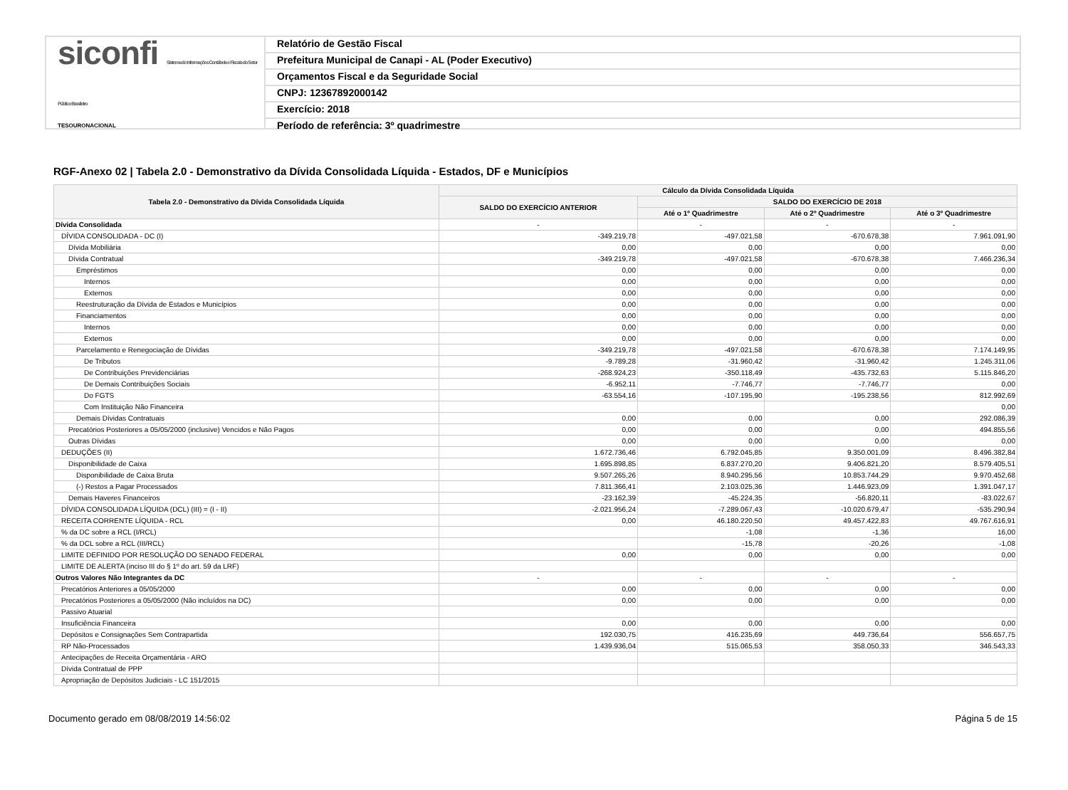siconfi Sistema de Informações Contábeis e Fiscais do Setor Público Brasileiro
TESOURONACIONAL
Relatório de Gestão Fiscal
Prefeitura Municipal de Canapi - AL (Poder Executivo)
Orçamentos Fiscal e da Seguridade Social
CNPJ: 12367892000142
Exercício: 2018
Período de referência: 3º quadrimestre
RGF-Anexo 02 | Tabela 2.0 - Demonstrativo da Dívida Consolidada Líquida - Estados, DF e Municípios
| Tabela 2.0 - Demonstrativo da Dívida Consolidada Líquida | Cálculo da Dívida Consolidada Líquida | | | |
| --- | --- | --- | --- | --- |
| | SALDO DO EXERCÍCIO ANTERIOR | SALDO DO EXERCÍCIO DE 2018 | | |
| | | Até o 1º Quadrimestre | Até o 2º Quadrimestre | Até o 3º Quadrimestre |
| Dívida Consolidada | - | - | - | - |
| DÍVIDA CONSOLIDADA - DC (I) | -349.219,78 | -497.021,58 | -670.678,38 | 7.961.091,90 |
| Dívida Mobiliária | 0,00 | 0,00 | 0,00 | 0,00 |
| Dívida Contratual | -349.219,78 | -497.021,58 | -670.678,38 | 7.466.236,34 |
| Empréstimos | 0,00 | 0,00 | 0,00 | 0,00 |
| Internos | 0,00 | 0,00 | 0,00 | 0,00 |
| Externos | 0,00 | 0,00 | 0,00 | 0,00 |
| Reestruturação da Dívida de Estados e Municípios | 0,00 | 0,00 | 0,00 | 0,00 |
| Financiamentos | 0,00 | 0,00 | 0,00 | 0,00 |
| Internos | 0,00 | 0,00 | 0,00 | 0,00 |
| Externos | 0,00 | 0,00 | 0,00 | 0,00 |
| Parcelamento e Renegociação de Dívidas | -349.219,78 | -497.021,58 | -670.678,38 | 7.174.149,95 |
| De Tributos | -9.789,28 | -31.960,42 | -31.960,42 | 1.245.311,06 |
| De Contribuições Previdenciárias | -268.924,23 | -350.118,49 | -435.732,63 | 5.115.846,20 |
| De Demais Contribuições Sociais | -6.952,11 | -7.746,77 | -7.746,77 | 0,00 |
| Do FGTS | -63.554,16 | -107.195,90 | -195.238,56 | 812.992,69 |
| Com Instituição Não Financeira | | | | 0,00 |
| Demais Dívidas Contratuais | 0,00 | 0,00 | 0,00 | 292.086,39 |
| Precatórios Posteriores a 05/05/2000 (inclusive) Vencidos e Não Pagos | 0,00 | 0,00 | 0,00 | 494.855,56 |
| Outras Dívidas | 0,00 | 0,00 | 0,00 | 0,00 |
| DEDUÇÕES (II) | 1.672.736,46 | 6.792.045,85 | 9.350.001,09 | 8.496.382,84 |
| Disponibilidade de Caixa | 1.695.898,85 | 6.837.270,20 | 9.406.821,20 | 8.579.405,51 |
| Disponibilidade de Caixa Bruta | 9.507.265,26 | 8.940.295,56 | 10.853.744,29 | 9.970.452,68 |
| (-) Restos a Pagar Processados | 7.811.366,41 | 2.103.025,36 | 1.446.923,09 | 1.391.047,17 |
| Demais Haveres Financeiros | -23.162,39 | -45.224,35 | -56.820,11 | -83.022,67 |
| DÍVIDA CONSOLIDADA LÍQUIDA (DCL) (III) = (I - II) | -2.021.956,24 | -7.289.067,43 | -10.020.679,47 | -535.290,94 |
| RECEITA CORRENTE LÍQUIDA - RCL | 0,00 | 46.180.220,50 | 49.457.422,83 | 49.767.616,91 |
| % da DC sobre a RCL (I/RCL) | | -1,08 | -1,36 | 16,00 |
| % da DCL sobre a RCL (III/RCL) | | -15,78 | -20,26 | -1,08 |
| LIMITE DEFINIDO POR RESOLUÇÃO DO SENADO FEDERAL | 0,00 | 0,00 | 0,00 | 0,00 |
| LIMITE DE ALERTA (inciso III do § 1º do art. 59 da LRF) | | | | |
| Outros Valores Não Integrantes da DC | - | - | - | - |
| Precatórios Anteriores a 05/05/2000 | 0,00 | 0,00 | 0,00 | 0,00 |
| Precatórios Posteriores a 05/05/2000 (Não incluídos na DC) | 0,00 | 0,00 | 0,00 | 0,00 |
| Passivo Atuarial | | | | |
| Insuficiência Financeira | 0,00 | 0,00 | 0,00 | 0,00 |
| Depósitos e Consignações Sem Contrapartida | 192.030,75 | 416.235,69 | 449.736,64 | 556.657,75 |
| RP Não-Processados | 1.439.936,04 | 515.065,53 | 358.050,33 | 346.543,33 |
| Antecipações de Receita Orçamentária - ARO | | | | |
| Dívida Contratual de PPP | | | | |
| Apropriação de Depósitos Judiciais - LC 151/2015 | | | | |
Documento gerado em 08/08/2019 14:56:02 Página 5 de 15